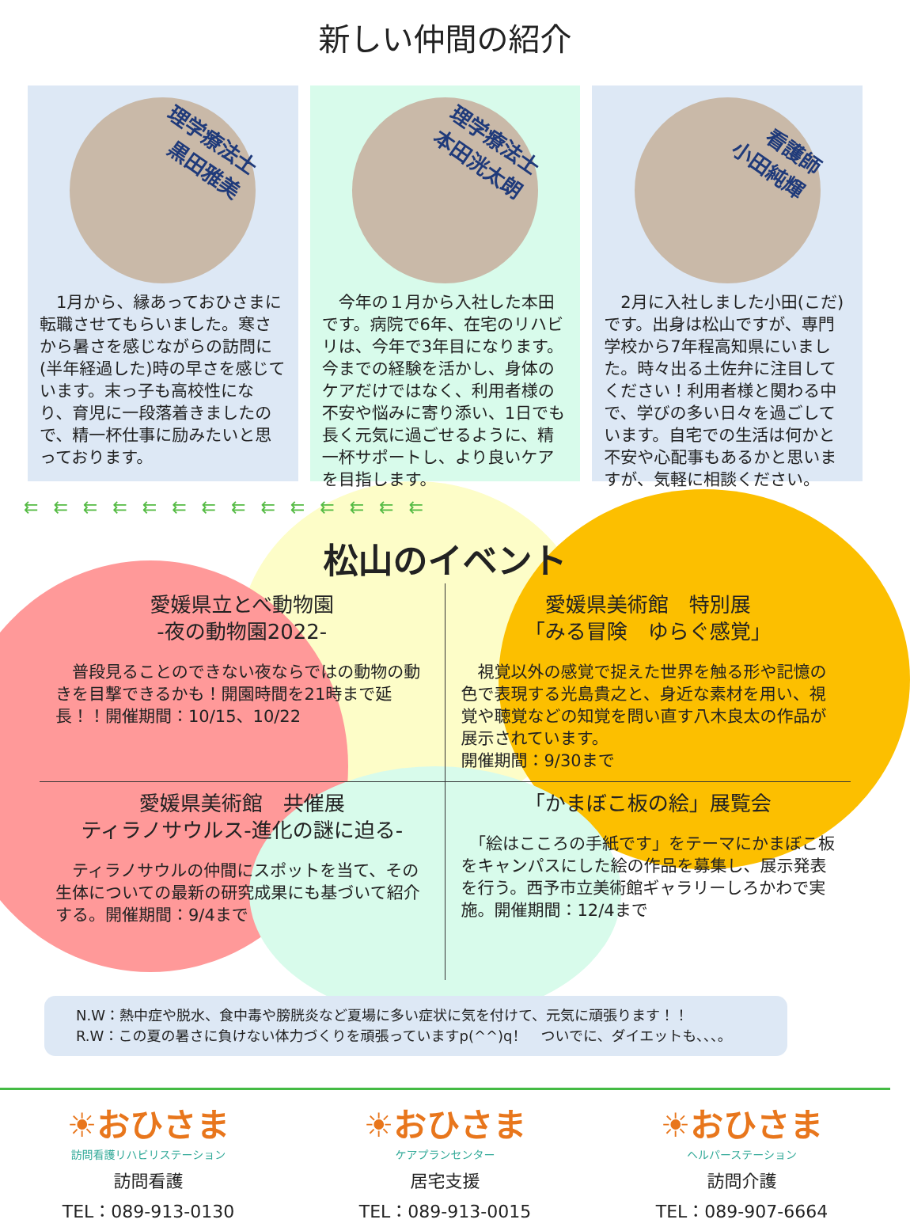新しい仲間の紹介
理学療法士
黒田雅美
　1月から、縁あっておひさまに転職させてもらいました。寒さから暑さを感じながらの訪問に(半年経過した)時の早さを感じています。末っ子も高校性になり、育児に一段落着きましたので、精一杯仕事に励みたいと思っております。
理学療法士
本田洸太朗
　今年の１月から入社した本田です。病院で6年、在宅のリハビリは、今年で3年目になります。今までの経験を活かし、身体のケアだけではなく、利用者様の不安や悩みに寄り添い、1日でも長く元気に過ごせるように、精一杯サポートし、より良いケアを目指します。
看護師
小田純輝
　2月に入社しました小田(こだ)です。出身は松山ですが、専門学校から7年程高知県にいました。時々出る土佐弁に注目してください！利用者様と関わる中で、学びの多い日々を過ごしています。自宅での生活は何かと不安や心配事もあるかと思いますが、気軽に相談ください。
⇇ ⇇ ⇇ ⇇ ⇇ ⇇ ⇇ ⇇ ⇇ ⇇ ⇇ ⇇ ⇇ ⇇
松山のイベント
愛媛県立とべ動物園
-夜の動物園2022-
　普段見ることのできない夜ならではの動物の動きを目撃できるかも！開園時間を21時まで延長！！開催期間：10/15、10/22
愛媛県美術館　特別展
「みる冒険　ゆらぐ感覚」
　視覚以外の感覚で捉えた世界を触る形や記憶の色で表現する光島貴之と、身近な素材を用い、視覚や聴覚などの知覚を問い直す八木良太の作品が展示されています。
開催期間：9/30まで
愛媛県美術館　共催展
ティラノサウルス-進化の謎に迫る-
　ティラノサウルの仲間にスポットを当て、その生体についての最新の研究成果にも基づいて紹介する。開催期間：9/4まで
「かまぼこ板の絵」展覧会
　「絵はこころの手紙です」をテーマにかまぼこ板をキャンパスにした絵の作品を募集し、展示発表を行う。西予市立美術館ギャラリーしろかわで実施。開催期間：12/4まで
N.W：熱中症や脱水、食中毒や膀胱炎など夏場に多い症状に気を付けて、元気に頑張ります！！
R.W：この夏の暑さに負けない体力づくりを頑張っていますp(^^)q！　ついでに、ダイエットも、、、。
☀おひさま
訪問看護リハビリステーション
訪問看護
TEL：089-913-0130
☀おひさま
ケアプランセンター
居宅支援
TEL：089-913-0015
☀おひさま
ヘルパーステーション
訪問介護
TEL：089-907-6664